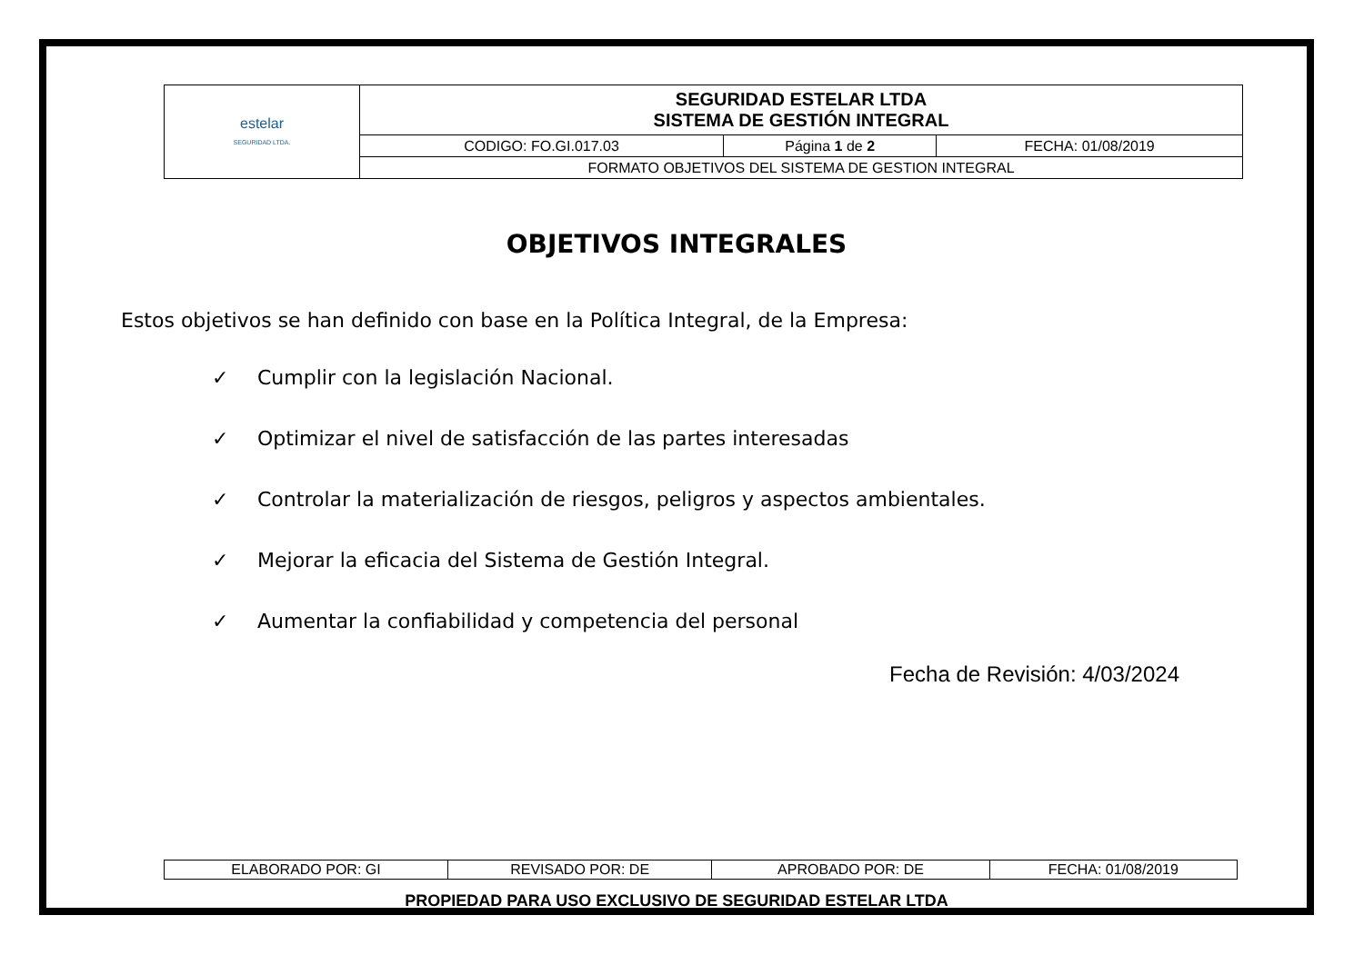| estelar SEGURIDAD LTDA. | SEGURIDAD ESTELAR LTDA SISTEMA DE GESTIÓN INTEGRAL | | |
| | CODIGO: FO.GI.017.03 | Página 1 de 2 | FECHA: 01/08/2019 |
| | FORMATO OBJETIVOS DEL SISTEMA DE GESTION INTEGRAL | | |
OBJETIVOS INTEGRALES
Estos objetivos se han definido con base en la Política Integral, de la Empresa:
✓ Cumplir con la legislación Nacional.
✓ Optimizar el nivel de satisfacción de las partes interesadas
✓ Controlar la materialización de riesgos, peligros y aspectos ambientales.
✓ Mejorar la eficacia del Sistema de Gestión Integral.
✓ Aumentar la confiabilidad y competencia del personal
Fecha de Revisión: 4/03/2024
| ELABORADO POR: GI | REVISADO POR: DE | APROBADO POR: DE | FECHA: 01/08/2019 |
PROPIEDAD PARA USO EXCLUSIVO DE SEGURIDAD ESTELAR LTDA